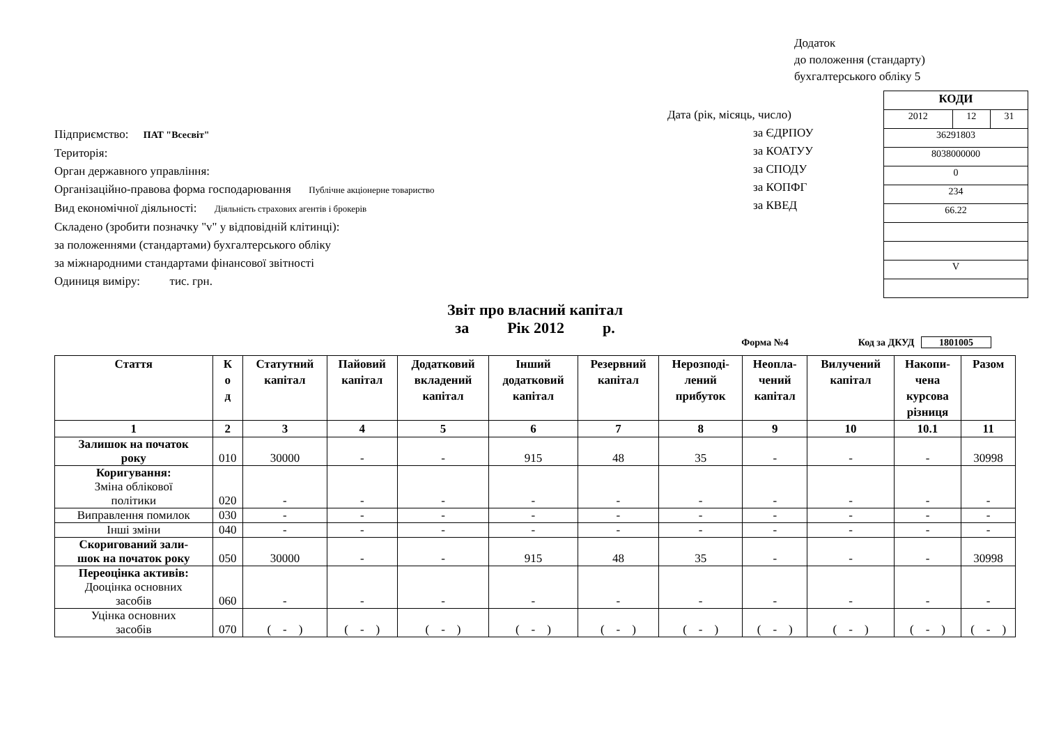Додаток
до положення (стандарту)
бухгалтерського обліку 5
Підприємство: ПАТ "Всесвіт"
Територія:
Орган державного управління:
Організаційно-правова форма господарювання Публічне акціонерне товариство
Вид економічної діяльності: Діяльність страхових агентів і брокерів
Складено (зробити позначку "v" у відповідній клітинці):
за положеннями (стандартами) бухгалтерського обліку
за міжнародними стандартами фінансової звітності
Одиниця виміру: тис. грн.
Дата (рік, місяць, число)
за ЄДРПОУ
за КОАТУУ
за СПОДУ
за КОПФГ
за КВЕД
| КОДИ | | |
| 2012 | 12 | 31 |
| 36291803 | | |
| 8038000000 | | |
| 0 | | |
| 234 | | |
| 66.22 | | |
| V | | |
Звіт про власний капітал
за Рік 2012 р.
Форма №4 Код за ДКУД 1801005
| Стаття | К о д | Статутний капітал | Пайовий капітал | Додатковий вкладений капітал | Інший додатковий капітал | Резервний капітал | Нерозподі- лений прибуток | Неопла- чений капітал | Вилучений капітал | Накопи- чена курсова різниця | Разом |
| --- | --- | --- | --- | --- | --- | --- | --- | --- | --- | --- | --- |
| 1 | 2 | 3 | 4 | 5 | 6 | 7 | 8 | 9 | 10 | 10.1 | 11 |
| Залишок на початок року | 010 | 30000 | - | - | 915 | 48 | 35 | - | - | - | 30998 |
| Коригування: Зміна облікової політики | 020 | - | - | - | - | - | - | - | - | - | - |
| Виправлення помилок | 030 | - | - | - | - | - | - | - | - | - | - |
| Інші зміни | 040 | - | - | - | - | - | - | - | - | - | - |
| Скоригований зали- шок на початок року | 050 | 30000 | - | - | 915 | 48 | 35 | - | - | - | 30998 |
| Переоцінка активів: Дооцінка основних засобів | 060 | - | - | - | - | - | - | - | - | - | - |
| Уцінка основних засобів | 070 | ( - ) | ( - ) | ( - ) | ( - ) | ( - ) | ( - ) | ( - ) | ( - ) | ( - ) | ( - ) |